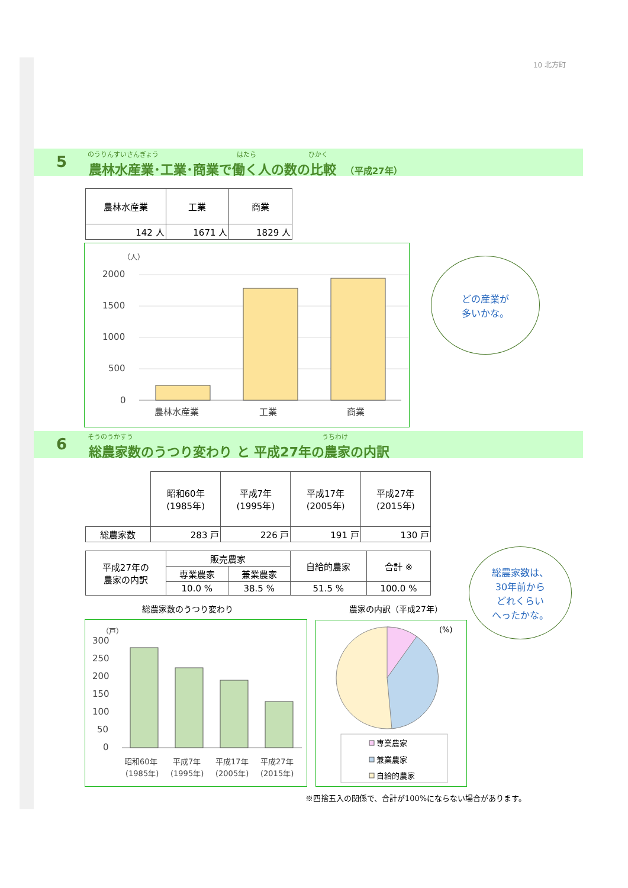10 北方町
のうりんすいさんぎょう　　　　　　　　　　　　はたら　　　　　　　　ひかく
5
農林水産業･工業･商業で働く人の数の比較 　（平成27年）
| 農林水産業 | 工業 | 商業 |
| 142 人 | 1671 人 | 1829 人 |
（人）
2000
1500
1000
500
0
農林水産業
工業
商業
どの産業が
多いかな。
そうのうかすう　　　　　　　　　　　　　　　　　　　　　　　　　　　　　うちわけ
6
総農家数のうつり変わり と 平成27年の農家の内訳
| | 昭和60年 (1985年) | 平成7年 (1995年) | 平成17年 (2005年) | 平成27年 (2015年) |
| 総農家数 | 283 戸 | 226 戸 | 191 戸 | 130 戸 |
| 平成27年の 農家の内訳 | 販売農家 | | 自給的農家 | 合計 ※ |
| | 専業農家 | 兼業農家 | | |
| | 10.0 % | 38.5 % | 51.5 % | 100.0 % |
総農家数は、
30年前から
どれくらい
へったかな。
総農家数のうつり変わり 農家の内訳（平成27年）
（戸）
300
250
200
150
100
50
0
昭和60年
(1985年)
平成7年
(1995年)
平成17年
(2005年)
平成27年
(2015年)
(%)
専業農家
兼業農家
自給的農家
※四捨五入の関係で、合計が100%にならない場合があります。